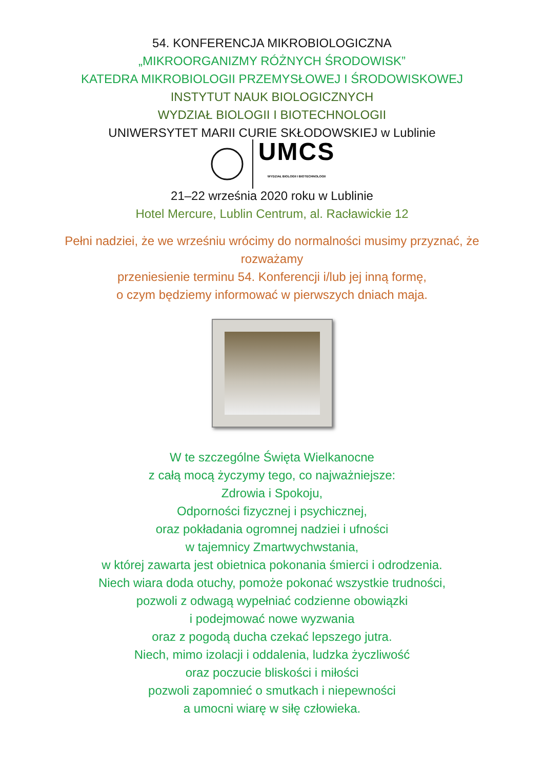54. KONFERENCJA MIKROBIOLOGICZNA
„MIKROORGANIZMY RÓŻNYCH ŚRODOWISK”
KATEDRA MIKROBIOLOGII PRZEMYSŁOWEJ I ŚRODOWISKOWEJ
INSTYTUT NAUK BIOLOGICZNYCH
WYDZIAŁ BIOLOGII I BIOTECHNOLOGII
UNIWERSYTET MARII CURIE SKŁODOWSKIEJ w Lublinie
UMCS
WYDZIAŁ BIOLOGII I BIOTECHNOLOGII
21–22 września 2020 roku w Lublinie
Hotel Mercure, Lublin Centrum, al. Racławickie 12
Pełni nadziei, że we wrześniu wrócimy do normalności musimy przyznać, że
rozważamy
przeniesienie terminu 54. Konferencji i/lub jej inną formę,
o czym będziemy informować w pierwszych dniach maja.
W te szczególne Święta Wielkanocne
z całą mocą życzymy tego, co najważniejsze:
Zdrowia i Spokoju,
Odporności fizycznej i psychicznej,
oraz pokładania ogromnej nadziei i ufności
w tajemnicy Zmartwychwstania,
w której zawarta jest obietnica pokonania śmierci i odrodzenia.
Niech wiara doda otuchy, pomoże pokonać wszystkie trudności,
pozwoli z odwagą wypełniać codzienne obowiązki
i podejmować nowe wyzwania
oraz z pogodą ducha czekać lepszego jutra.
Niech, mimo izolacji i oddalenia, ludzka życzliwość
oraz poczucie bliskości i miłości
pozwoli zapomnieć o smutkach i niepewności
a umocni wiarę w siłę człowieka.